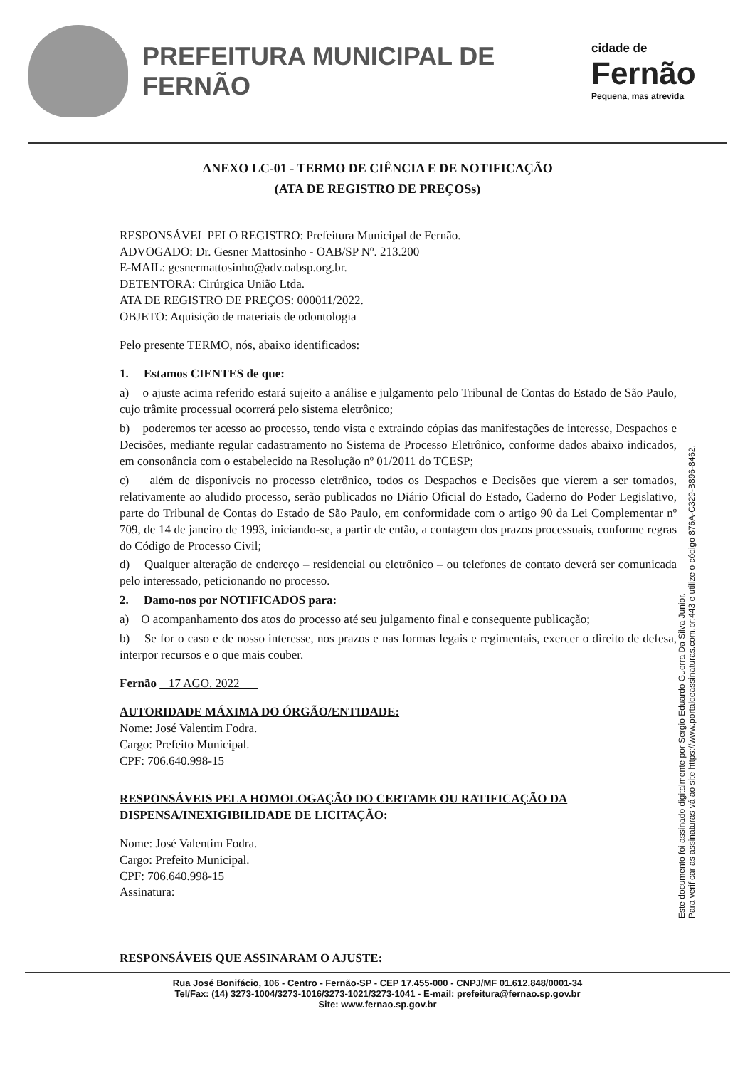PREFEITURA MUNICIPAL DE FERNÃO
cidade de
Fernão
Pequena, mas atrevida
ANEXO LC-01 - TERMO DE CIÊNCIA E DE NOTIFICAÇÃO
(ATA DE REGISTRO DE PREÇOSs)
RESPONSÁVEL PELO REGISTRO: Prefeitura Municipal de Fernão.
ADVOGADO: Dr. Gesner Mattosinho - OAB/SP Nº. 213.200
E-MAIL: gesnermattosinho@adv.oabsp.org.br.
DETENTORA: Cirúrgica União Ltda.
ATA DE REGISTRO DE PREÇOS: 000011/2022.
OBJETO: Aquisição de materiais de odontologia
Pelo presente TERMO, nós, abaixo identificados:
1. Estamos CIENTES de que:
a) o ajuste acima referido estará sujeito a análise e julgamento pelo Tribunal de Contas do Estado de São Paulo, cujo trâmite processual ocorrerá pelo sistema eletrônico;
b) poderemos ter acesso ao processo, tendo vista e extraindo cópias das manifestações de interesse, Despachos e Decisões, mediante regular cadastramento no Sistema de Processo Eletrônico, conforme dados abaixo indicados, em consonância com o estabelecido na Resolução nº 01/2011 do TCESP;
c) além de disponíveis no processo eletrônico, todos os Despachos e Decisões que vierem a ser tomados, relativamente ao aludido processo, serão publicados no Diário Oficial do Estado, Caderno do Poder Legislativo, parte do Tribunal de Contas do Estado de São Paulo, em conformidade com o artigo 90 da Lei Complementar nº 709, de 14 de janeiro de 1993, iniciando-se, a partir de então, a contagem dos prazos processuais, conforme regras do Código de Processo Civil;
d) Qualquer alteração de endereço – residencial ou eletrônico – ou telefones de contato deverá ser comunicada pelo interessado, peticionando no processo.
2. Damo-nos por NOTIFICADOS para:
a) O acompanhamento dos atos do processo até seu julgamento final e consequente publicação;
b) Se for o caso e de nosso interesse, nos prazos e nas formas legais e regimentais, exercer o direito de defesa, interpor recursos e o que mais couber.
Fernão 17 AGO. 2022
AUTORIDADE MÁXIMA DO ÓRGÃO/ENTIDADE:
Nome: José Valentim Fodra.
Cargo: Prefeito Municipal.
CPF: 706.640.998-15
RESPONSÁVEIS PELA HOMOLOGAÇÃO DO CERTAME OU RATIFICAÇÃO DA DISPENSA/INEXIGIBILIDADE DE LICITAÇÃO:
Nome: José Valentim Fodra.
Cargo: Prefeito Municipal.
CPF: 706.640.998-15
Assinatura:
RESPONSÁVEIS QUE ASSINARAM O AJUSTE:
Este documento foi assinado digitalmente por Sergio Eduardo Guerra Da Silva Junior.
Para verificar as assinaturas vá ao site https://www.portaldeassinaturas.com.br:443 e utilize o código 876A-C329-B896-8462.
Rua José Bonifácio, 106 - Centro - Fernão-SP - CEP 17.455-000 - CNPJ/MF 01.612.848/0001-34
Tel/Fax: (14) 3273-1004/3273-1016/3273-1021/3273-1041 - E-mail: prefeitura@fernao.sp.gov.br
Site: www.fernao.sp.gov.br